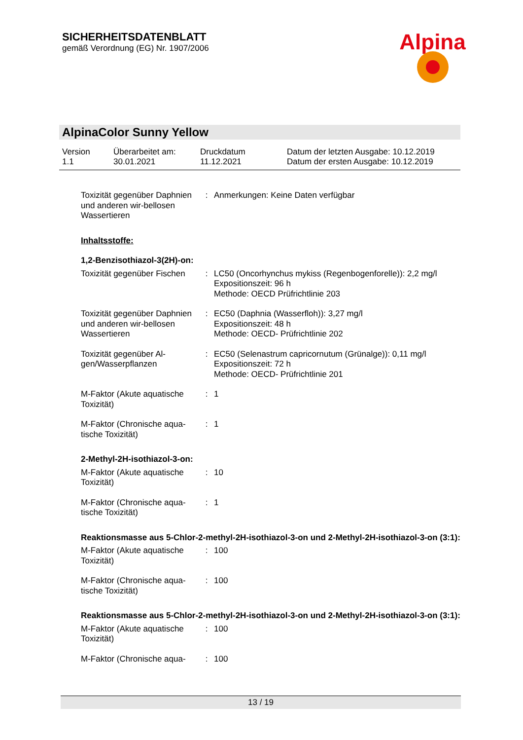SICHERHEITSDATENBLATT
gemäß Verordnung (EG) Nr. 1907/2006
Alpina
AlpinaColor Sunny Yellow
Version
1.1
Überarbeitet am:
30.01.2021
Druckdatum
11.12.2021
Datum der letzten Ausgabe: 10.12.2019
Datum der ersten Ausgabe: 10.12.2019
Toxizität gegenüber Daphnien und anderen wir-bellosen Wassertieren
: Anmerkungen: Keine Daten verfügbar
Inhaltsstoffe:
1,2-Benzisothiazol-3(2H)-on:
Toxizität gegenüber Fischen
: LC50 (Oncorhynchus mykiss (Regenbogenforelle)): 2,2 mg/l
Expositionszeit: 96 h
Methode: OECD Prüfrichtlinie 203
Toxizität gegenüber Daphnien und anderen wir-bellosen Wassertieren
: EC50 (Daphnia (Wasserfloh)): 3,27 mg/l
Expositionszeit: 48 h
Methode: OECD- Prüfrichtlinie 202
Toxizität gegenüber Al-gen/Wasserpflanzen
: EC50 (Selenastrum capricornutum (Grünalge)): 0,11 mg/l
Expositionszeit: 72 h
Methode: OECD- Prüfrichtlinie 201
M-Faktor (Akute aquatische Toxizität)
: 1
M-Faktor (Chronische aqua-tische Toxizität)
: 1
2-Methyl-2H-isothiazol-3-on:
M-Faktor (Akute aquatische Toxizität)
: 10
M-Faktor (Chronische aqua-tische Toxizität)
: 1
Reaktionsmasse aus 5-Chlor-2-methyl-2H-isothiazol-3-on und 2-Methyl-2H-isothiazol-3-on (3:1):
M-Faktor (Akute aquatische Toxizität)
: 100
M-Faktor (Chronische aqua-tische Toxizität)
: 100
Reaktionsmasse aus 5-Chlor-2-methyl-2H-isothiazol-3-on und 2-Methyl-2H-isothiazol-3-on (3:1):
M-Faktor (Akute aquatische Toxizität)
: 100
M-Faktor (Chronische aqua-
: 100
13 / 19